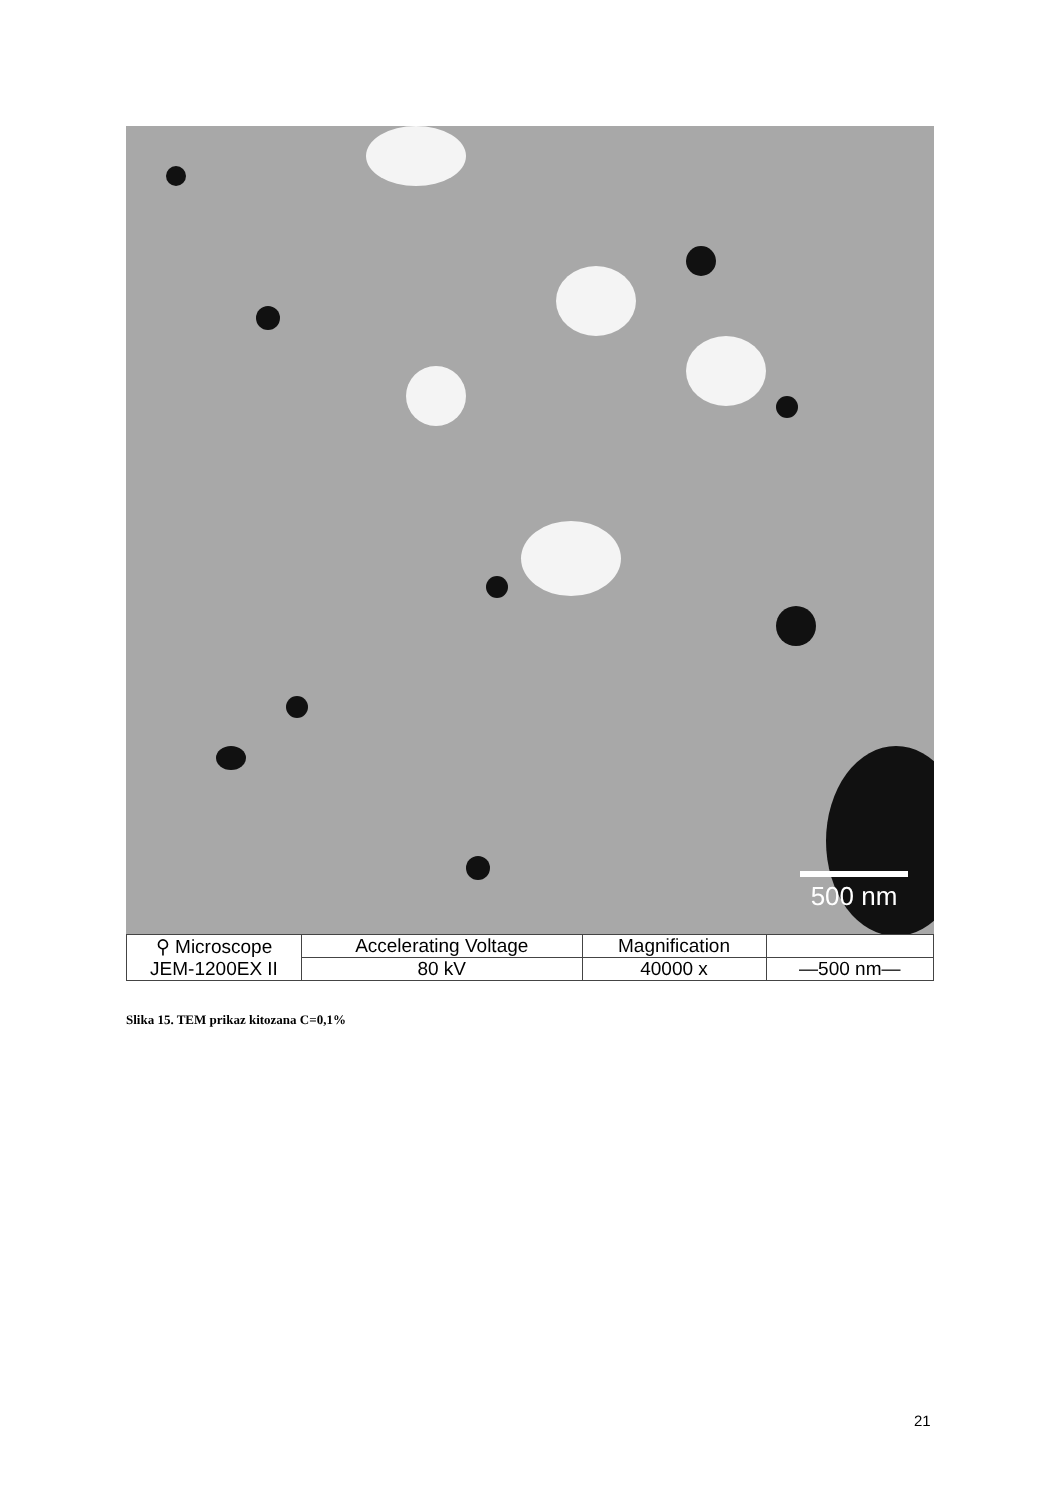500 nm
| ⚲ Microscope JEM-1200EX II | Accelerating Voltage | Magnification | |
| | 80 kV | 40000 x | —500 nm— |
Slika 15. TEM prikaz kitozana C=0,1%
21